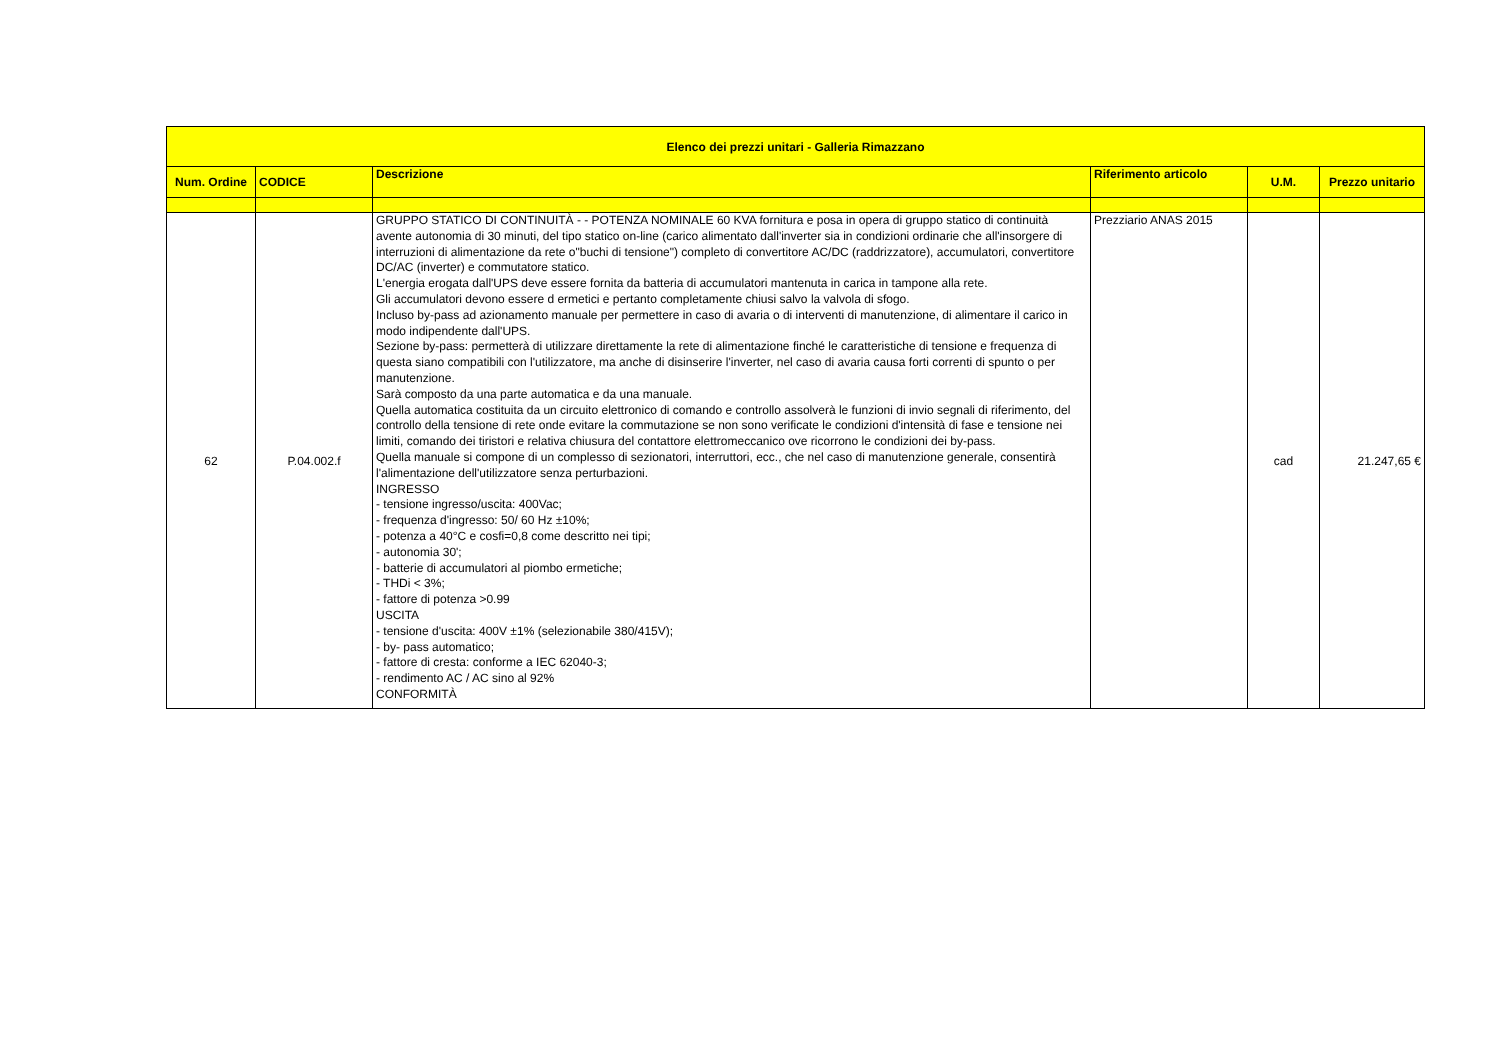| Elenco dei prezzi unitari - Galleria Rimazzano | | | | | |
| --- | --- | --- | --- | --- | --- |
| Num. Ordine | CODICE | Descrizione | Riferimento articolo | U.M. | Prezzo unitario |
| 62 | P.04.002.f | GRUPPO STATICO DI CONTINUITÀ - - POTENZA NOMINALE 60 KVA fornitura e posa in opera di gruppo statico di continuità avente autonomia di 30 minuti, del tipo statico on-line (carico alimentato dall'inverter sia in condizioni ordinarie che all'insorgere di interruzioni di alimentazione da rete o"buchi di tensione") completo di convertitore AC/DC (raddrizzatore), accumulatori, convertitore DC/AC (inverter) e commutatore statico. L'energia erogata dall'UPS deve essere fornita da batteria di accumulatori mantenuta in carica in tampone alla rete. Gli accumulatori devono essere d ermetici e pertanto completamente chiusi salvo la valvola di sfogo. Incluso by-pass ad azionamento manuale per permettere in caso di avaria o di interventi di manutenzione, di alimentare il carico in modo indipendente dall'UPS. Sezione by-pass: permetterà di utilizzare direttamente la rete di alimentazione finché le caratteristiche di tensione e frequenza di questa siano compatibili con l'utilizzatore, ma anche di disinserire l'inverter, nel caso di avaria causa forti correnti di spunto o per manutenzione. Sarà composto da una parte automatica e da una manuale. Quella automatica costituita da un circuito elettronico di comando e controllo assolverà le funzioni di invio segnali di riferimento, del controllo della tensione di rete onde evitare la commutazione se non sono verificate le condizioni d'intensità di fase e tensione nei limiti, comando dei tiristori e relativa chiusura del contattore elettromeccanico ove ricorrono le condizioni dei by-pass. Quella manuale si compone di un complesso di sezionatori, interruttori, ecc., che nel caso di manutenzione generale, consentirà l'alimentazione dell'utilizzatore senza perturbazioni. INGRESSO - tensione ingresso/uscita: 400Vac; - frequenza d'ingresso: 50/ 60 Hz ±10%; - potenza a 40°C e cosfi=0,8 come descritto nei tipi; - autonomia 30'; - batterie di accumulatori al piombo ermetiche; - THDi < 3%; - fattore di potenza >0.99 USCITA - tensione d'uscita: 400V ±1% (selezionabile 380/415V); - by- pass automatico; - fattore di cresta: conforme a IEC 62040-3; - rendimento AC / AC sino al 92% CONFORMITÀ | Prezziario ANAS 2015 | cad | 21.247,65 € |